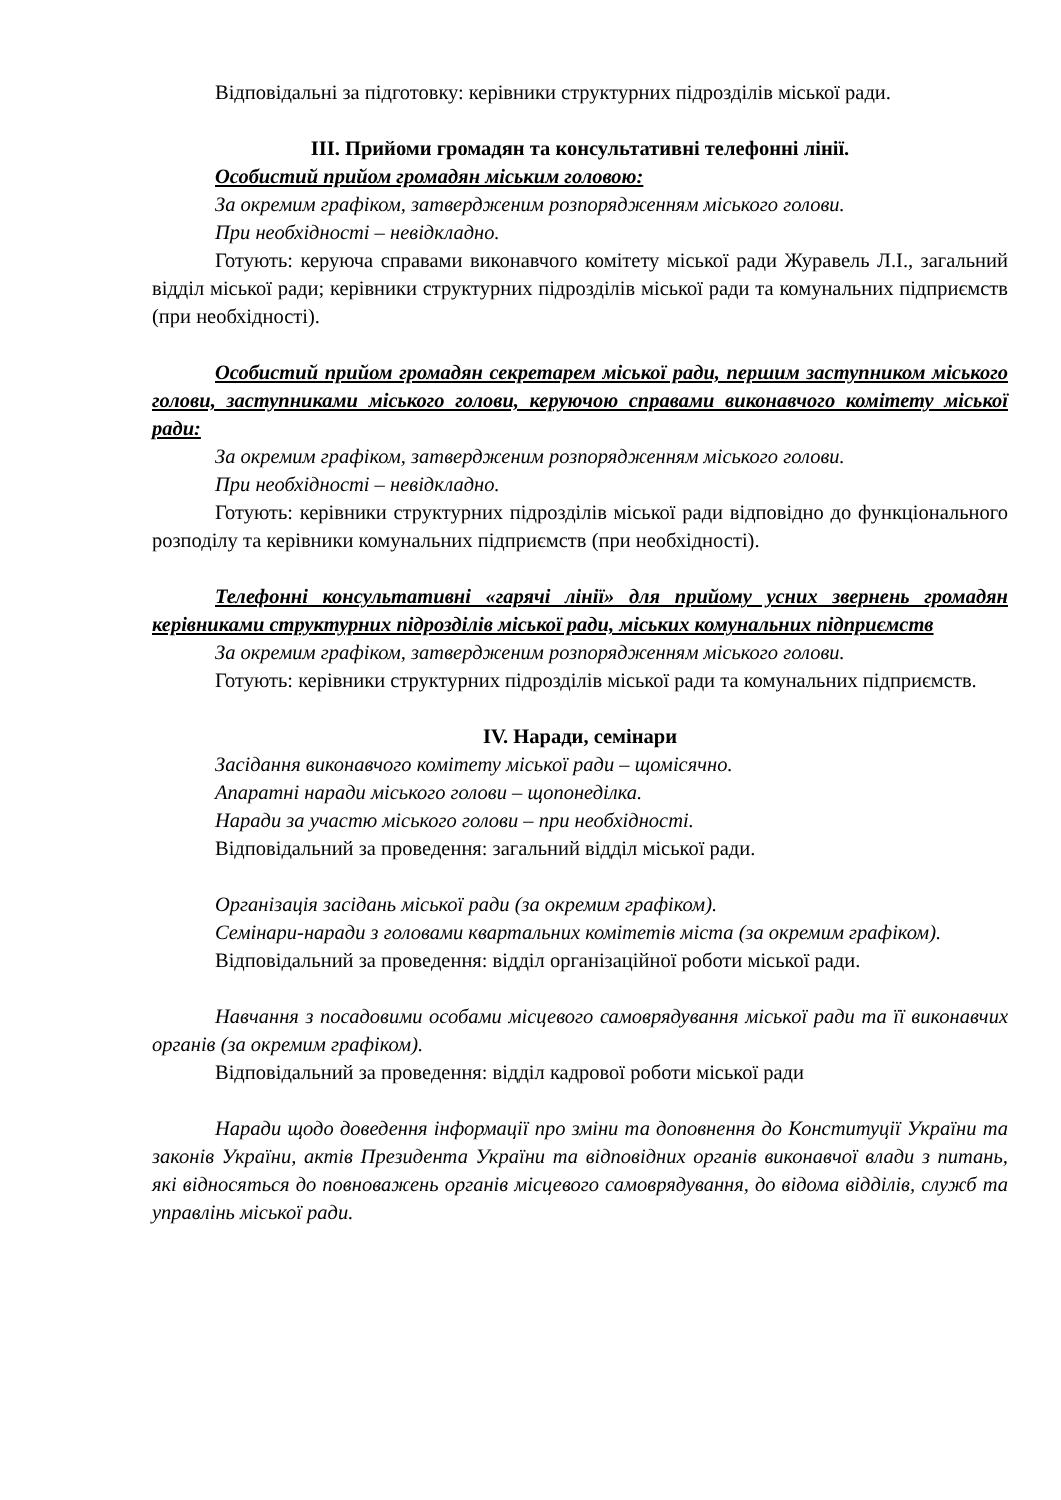Відповідальні за підготовку: керівники структурних підрозділів міської ради.
ІІІ. Прийоми громадян та консультативні телефонні лінії.
Особистий прийом громадян міським головою:
За окремим графіком, затвердженим розпорядженням міського голови.
При необхідності – невідкладно.
Готують: керуюча справами виконавчого комітету міської ради Журавель Л.І., загальний відділ міської ради; керівники структурних підрозділів міської ради та комунальних підприємств (при необхідності).
Особистий прийом громадян секретарем міської ради, першим заступником міського голови, заступниками міського голови, керуючою справами виконавчого комітету міської ради:
За окремим графіком, затвердженим розпорядженням міського голови.
При необхідності – невідкладно.
Готують: керівники структурних підрозділів міської ради відповідно до функціонального розподілу та керівники комунальних підприємств (при необхідності).
Телефонні консультативні «гарячі лінії» для прийому усних звернень громадян керівниками структурних підрозділів міської ради, міських комунальних підприємств
За окремим графіком, затвердженим розпорядженням міського голови.
Готують: керівники структурних підрозділів міської ради та комунальних підприємств.
IV. Наради, семінари
Засідання виконавчого комітету міської ради – щомісячно.
Апаратні наради міського голови – щопонеділка.
Наради за участю міського голови – при необхідності.
Відповідальний за проведення: загальний відділ міської ради.
Організація засідань міської ради (за окремим графіком).
Семінари-наради з головами квартальних комітетів міста (за окремим графіком).
Відповідальний за проведення: відділ організаційної роботи міської ради.
Навчання з посадовими особами місцевого самоврядування міської ради та її виконавчих органів (за окремим графіком).
Відповідальний за проведення: відділ кадрової роботи міської ради
Наради щодо доведення інформації про зміни та доповнення до Конституції України та законів України, актів Президента України та відповідних органів виконавчої влади з питань, які відносяться до повноважень органів місцевого самоврядування, до відома відділів, служб та управлінь міської ради.